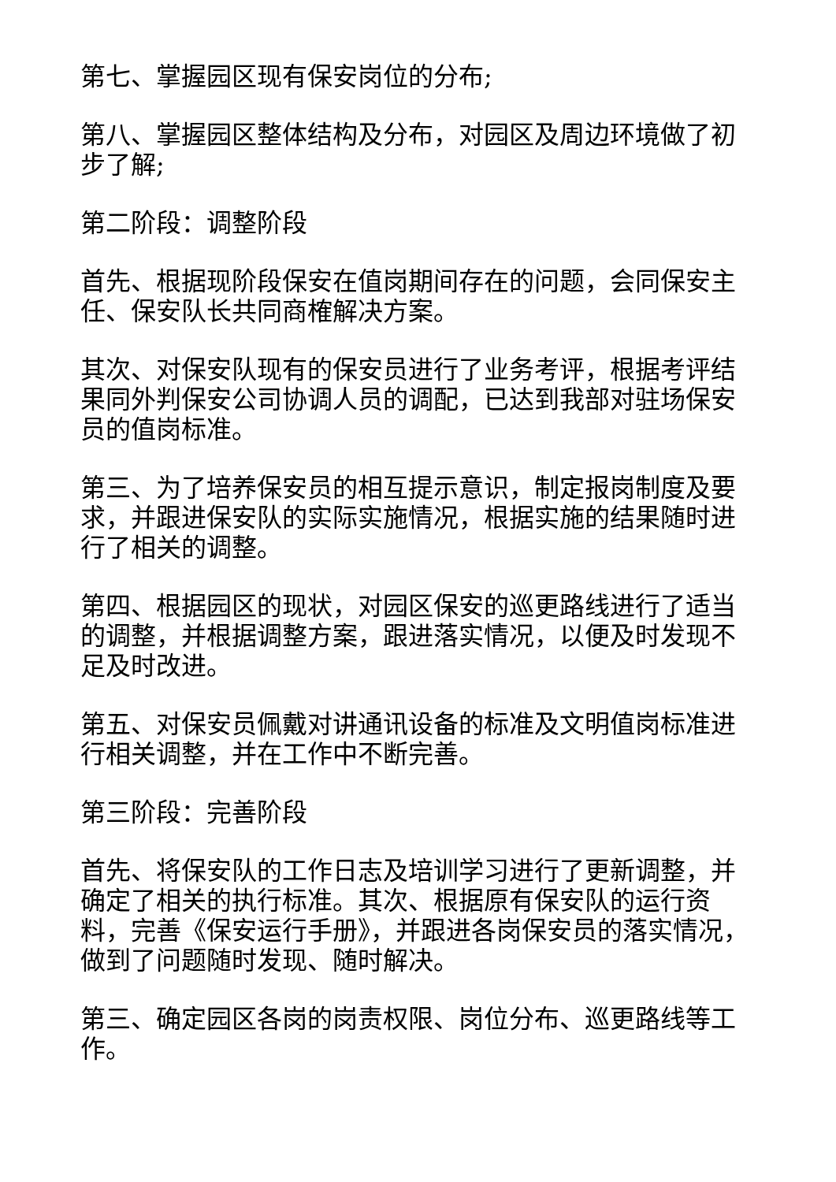第七、掌握园区现有保安岗位的分布;
第八、掌握园区整体结构及分布，对园区及周边环境做了初步了解;
第二阶段：调整阶段
首先、根据现阶段保安在值岗期间存在的问题，会同保安主任、保安队长共同商榷解决方案。
其次、对保安队现有的保安员进行了业务考评，根据考评结果同外判保安公司协调人员的调配，已达到我部对驻场保安员的值岗标准。
第三、为了培养保安员的相互提示意识，制定报岗制度及要求，并跟进保安队的实际实施情况，根据实施的结果随时进行了相关的调整。
第四、根据园区的现状，对园区保安的巡更路线进行了适当的调整，并根据调整方案，跟进落实情况，以便及时发现不足及时改进。
第五、对保安员佩戴对讲通讯设备的标准及文明值岗标准进行相关调整，并在工作中不断完善。
第三阶段：完善阶段
首先、将保安队的工作日志及培训学习进行了更新调整，并确定了相关的执行标准。其次、根据原有保安队的运行资料，完善《保安运行手册》，并跟进各岗保安员的落实情况，做到了问题随时发现、随时解决。
第三、确定园区各岗的岗责权限、岗位分布、巡更路线等工作。